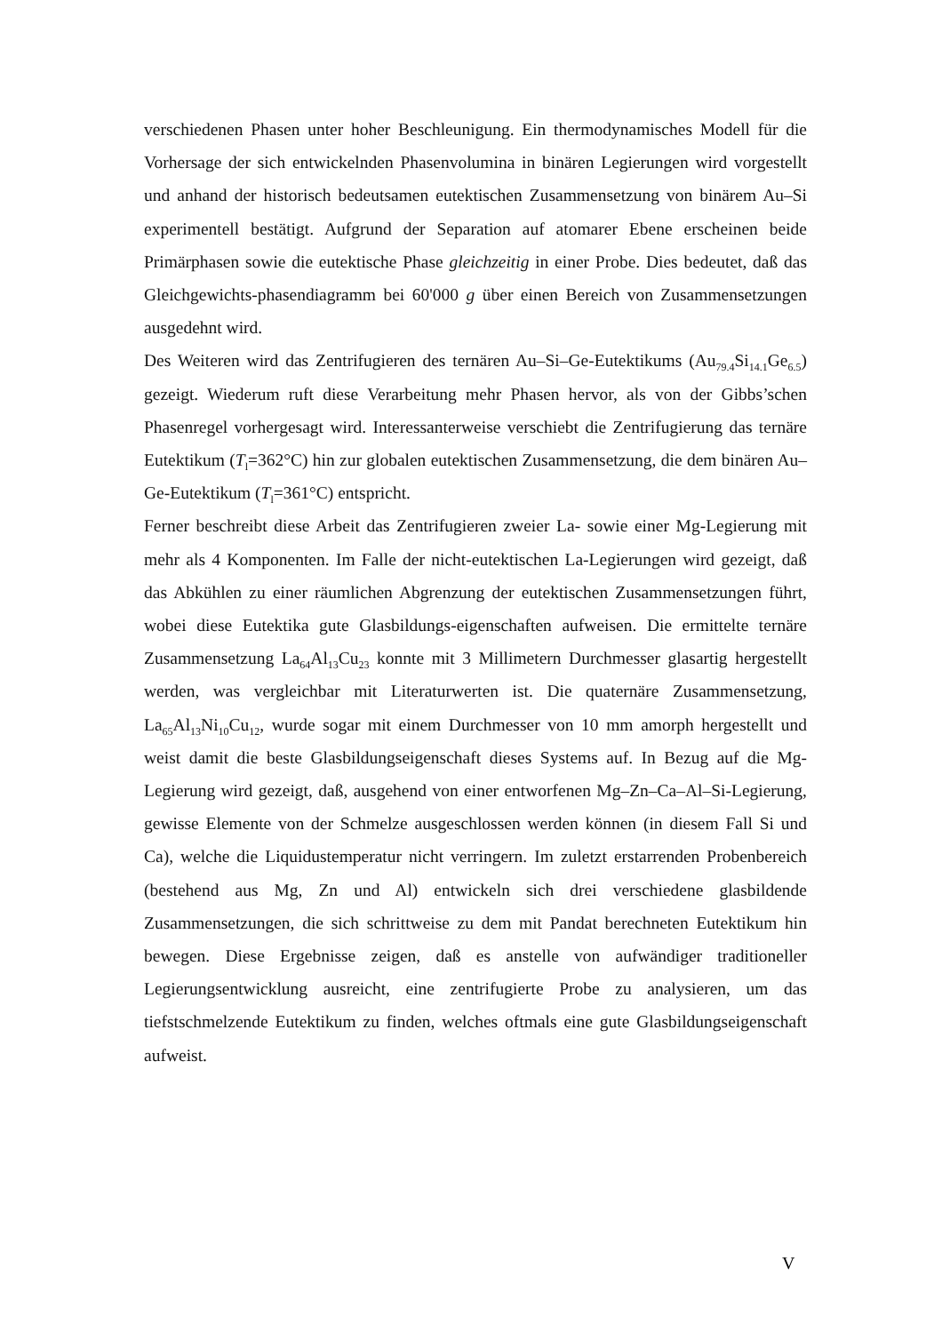verschiedenen Phasen unter hoher Beschleunigung. Ein thermodynamisches Modell für die Vorhersage der sich entwickelnden Phasenvolumina in binären Legierungen wird vorgestellt und anhand der historisch bedeutsamen eutektischen Zusammensetzung von binärem Au–Si experimentell bestätigt. Aufgrund der Separation auf atomarer Ebene erscheinen beide Primärphasen sowie die eutektische Phase gleichzeitig in einer Probe. Dies bedeutet, daß das Gleichgewichts-phasendiagramm bei 60'000 g über einen Bereich von Zusammensetzungen ausgedehnt wird.
Des Weiteren wird das Zentrifugieren des ternären Au–Si–Ge-Eutektikums (Au<sub>79.4</sub>Si<sub>14.1</sub>Ge<sub>6.5</sub>) gezeigt. Wiederum ruft diese Verarbeitung mehr Phasen hervor, als von der Gibbs’schen Phasenregel vorhergesagt wird. Interessanterweise verschiebt die Zentrifugierung das ternäre Eutektikum (T<sub>l</sub>=362°C) hin zur globalen eutektischen Zusammensetzung, die dem binären Au–Ge-Eutektikum (T<sub>l</sub>=361°C) entspricht.
Ferner beschreibt diese Arbeit das Zentrifugieren zweier La- sowie einer Mg-Legierung mit mehr als 4 Komponenten. Im Falle der nicht-eutektischen La-Legierungen wird gezeigt, daß das Abkühlen zu einer räumlichen Abgrenzung der eutektischen Zusammensetzungen führt, wobei diese Eutektika gute Glasbildungs-eigenschaften aufweisen. Die ermittelte ternäre Zusammensetzung La<sub>64</sub>Al<sub>13</sub>Cu<sub>23</sub> konnte mit 3 Millimetern Durchmesser glasartig hergestellt werden, was vergleichbar mit Literaturwerten ist. Die quaternäre Zusammensetzung, La<sub>65</sub>Al<sub>13</sub>Ni<sub>10</sub>Cu<sub>12</sub>, wurde sogar mit einem Durchmesser von 10 mm amorph hergestellt und weist damit die beste Glasbildungseigenschaft dieses Systems auf. In Bezug auf die Mg-Legierung wird gezeigt, daß, ausgehend von einer entworfenen Mg–Zn–Ca–Al–Si-Legierung, gewisse Elemente von der Schmelze ausgeschlossen werden können (in diesem Fall Si und Ca), welche die Liquidustemperatur nicht verringern. Im zuletzt erstarrenden Probenbereich (bestehend aus Mg, Zn und Al) entwickeln sich drei verschiedene glasbildende Zusammensetzungen, die sich schrittweise zu dem mit Pandat berechneten Eutektikum hin bewegen. Diese Ergebnisse zeigen, daß es anstelle von aufwändiger traditioneller Legierungsentwicklung ausreicht, eine zentrifugierte Probe zu analysieren, um das tiefstschmelzende Eutektikum zu finden, welches oftmals eine gute Glasbildungseigenschaft aufweist.
V